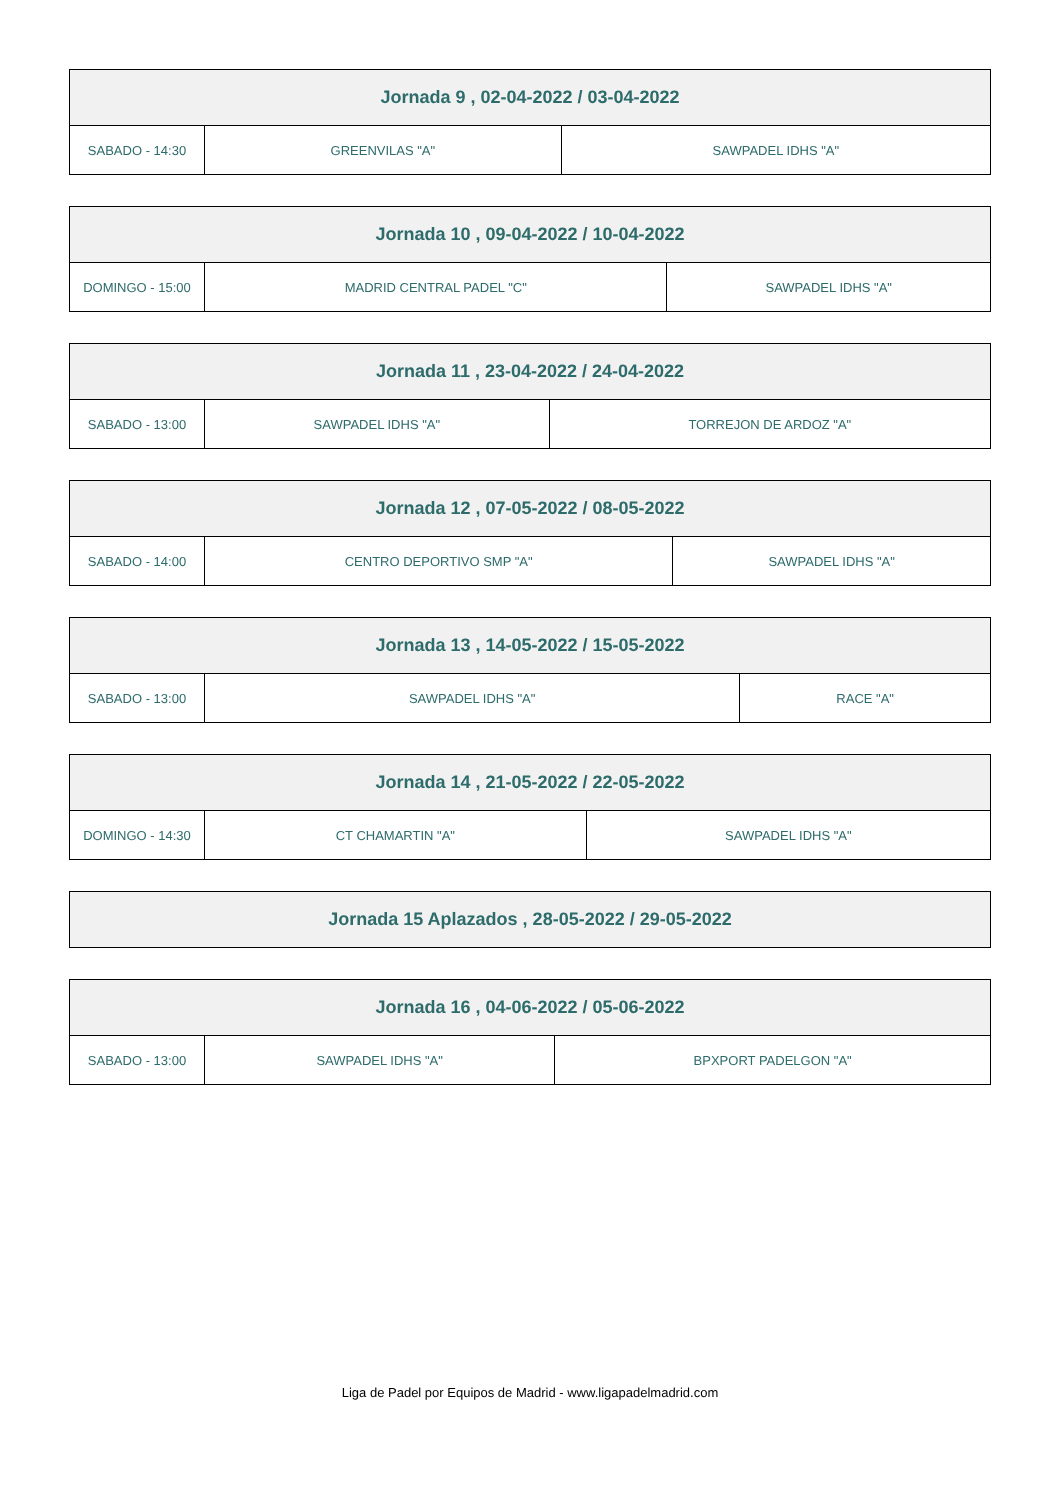| Jornada 9 , 02-04-2022 / 03-04-2022 | | |
| --- | --- | --- |
| SABADO - 14:30 | GREENVILAS "A" | SAWPADEL IDHS "A" |
| Jornada 10 , 09-04-2022 / 10-04-2022 | | |
| --- | --- | --- |
| DOMINGO - 15:00 | MADRID CENTRAL PADEL "C" | SAWPADEL IDHS "A" |
| Jornada 11 , 23-04-2022 / 24-04-2022 | | |
| --- | --- | --- |
| SABADO - 13:00 | SAWPADEL IDHS "A" | TORREJON DE ARDOZ "A" |
| Jornada 12 , 07-05-2022 / 08-05-2022 | | |
| --- | --- | --- |
| SABADO - 14:00 | CENTRO DEPORTIVO SMP "A" | SAWPADEL IDHS "A" |
| Jornada 13 , 14-05-2022 / 15-05-2022 | | |
| --- | --- | --- |
| SABADO - 13:00 | SAWPADEL IDHS "A" | RACE "A" |
| Jornada 14 , 21-05-2022 / 22-05-2022 | | |
| --- | --- | --- |
| DOMINGO - 14:30 | CT CHAMARTIN "A" | SAWPADEL IDHS "A" |
| Jornada 15 Aplazados , 28-05-2022 / 29-05-2022 |
| --- |
| Jornada 16 , 04-06-2022 / 05-06-2022 | | |
| --- | --- | --- |
| SABADO - 13:00 | SAWPADEL IDHS "A" | BPXPORT PADELGON "A" |
Liga de Padel por Equipos de Madrid - www.ligapadelmadrid.com